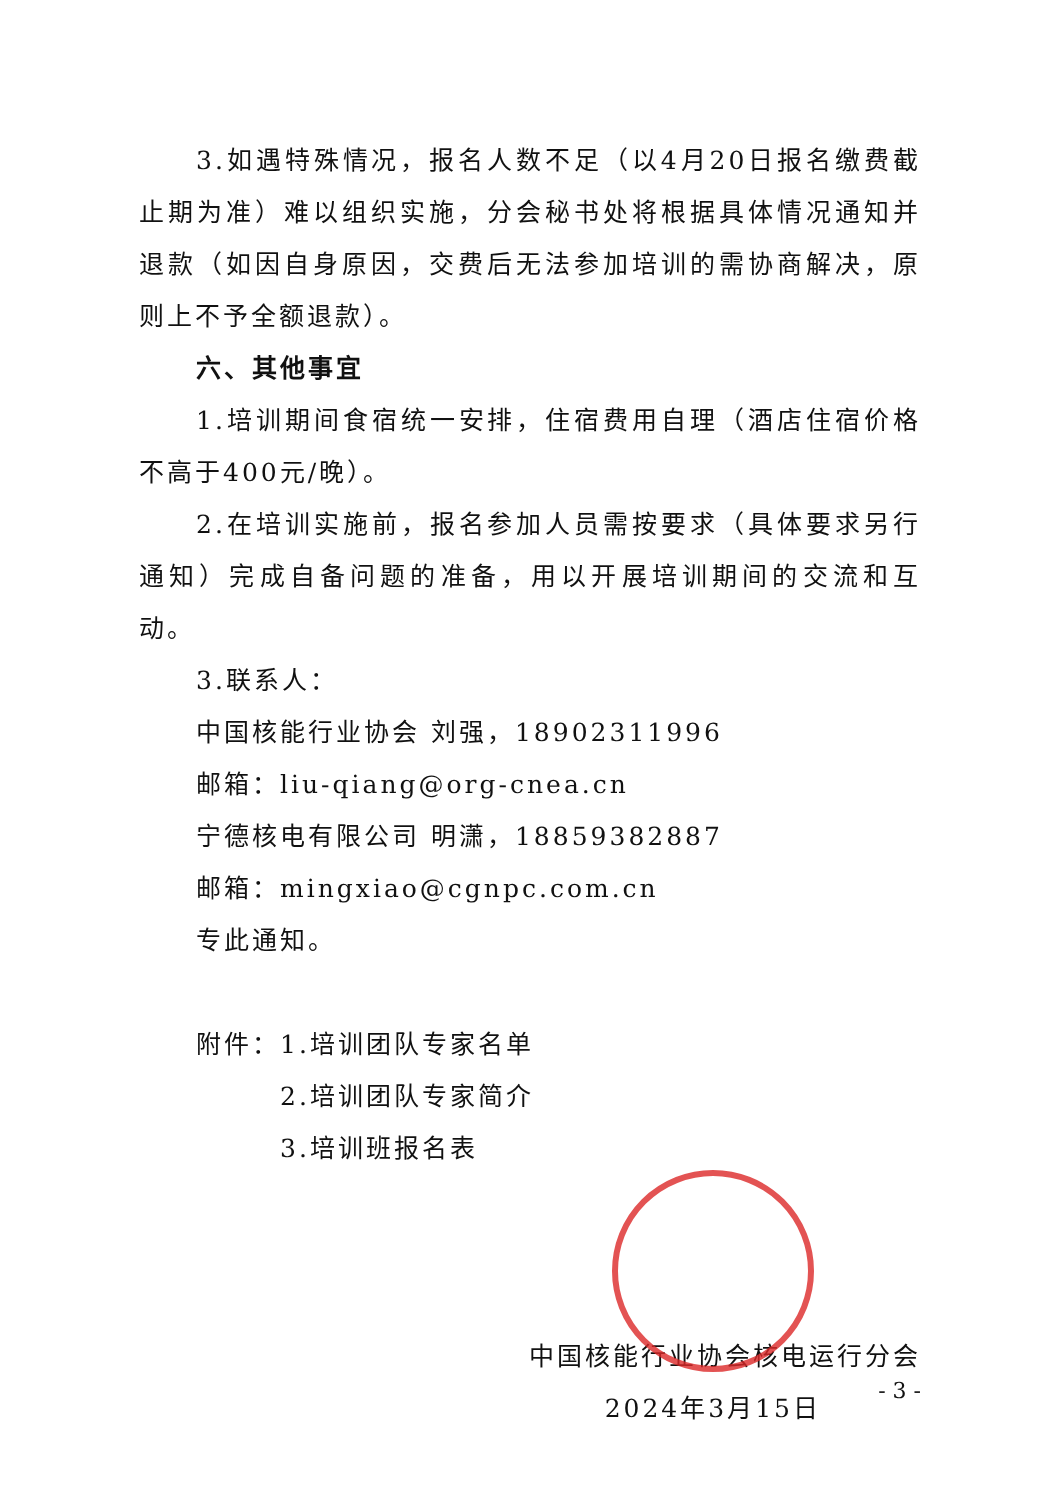3.如遇特殊情况，报名人数不足（以4月20日报名缴费截止期为准）难以组织实施，分会秘书处将根据具体情况通知并退款（如因自身原因，交费后无法参加培训的需协商解决，原则上不予全额退款）。
六、其他事宜
1.培训期间食宿统一安排，住宿费用自理（酒店住宿价格不高于400元/晚）。
2.在培训实施前，报名参加人员需按要求（具体要求另行通知）完成自备问题的准备，用以开展培训期间的交流和互动。
3.联系人：
中国核能行业协会 刘强，18902311996
邮箱：liu-qiang@org-cnea.cn
宁德核电有限公司 明潇，18859382887
邮箱：mingxiao@cgnpc.com.cn
专此通知。
附件：1.培训团队专家名单
2.培训团队专家简介
3.培训班报名表
中国核能行业协会核电运行分会
2024年3月15日
- 3 -